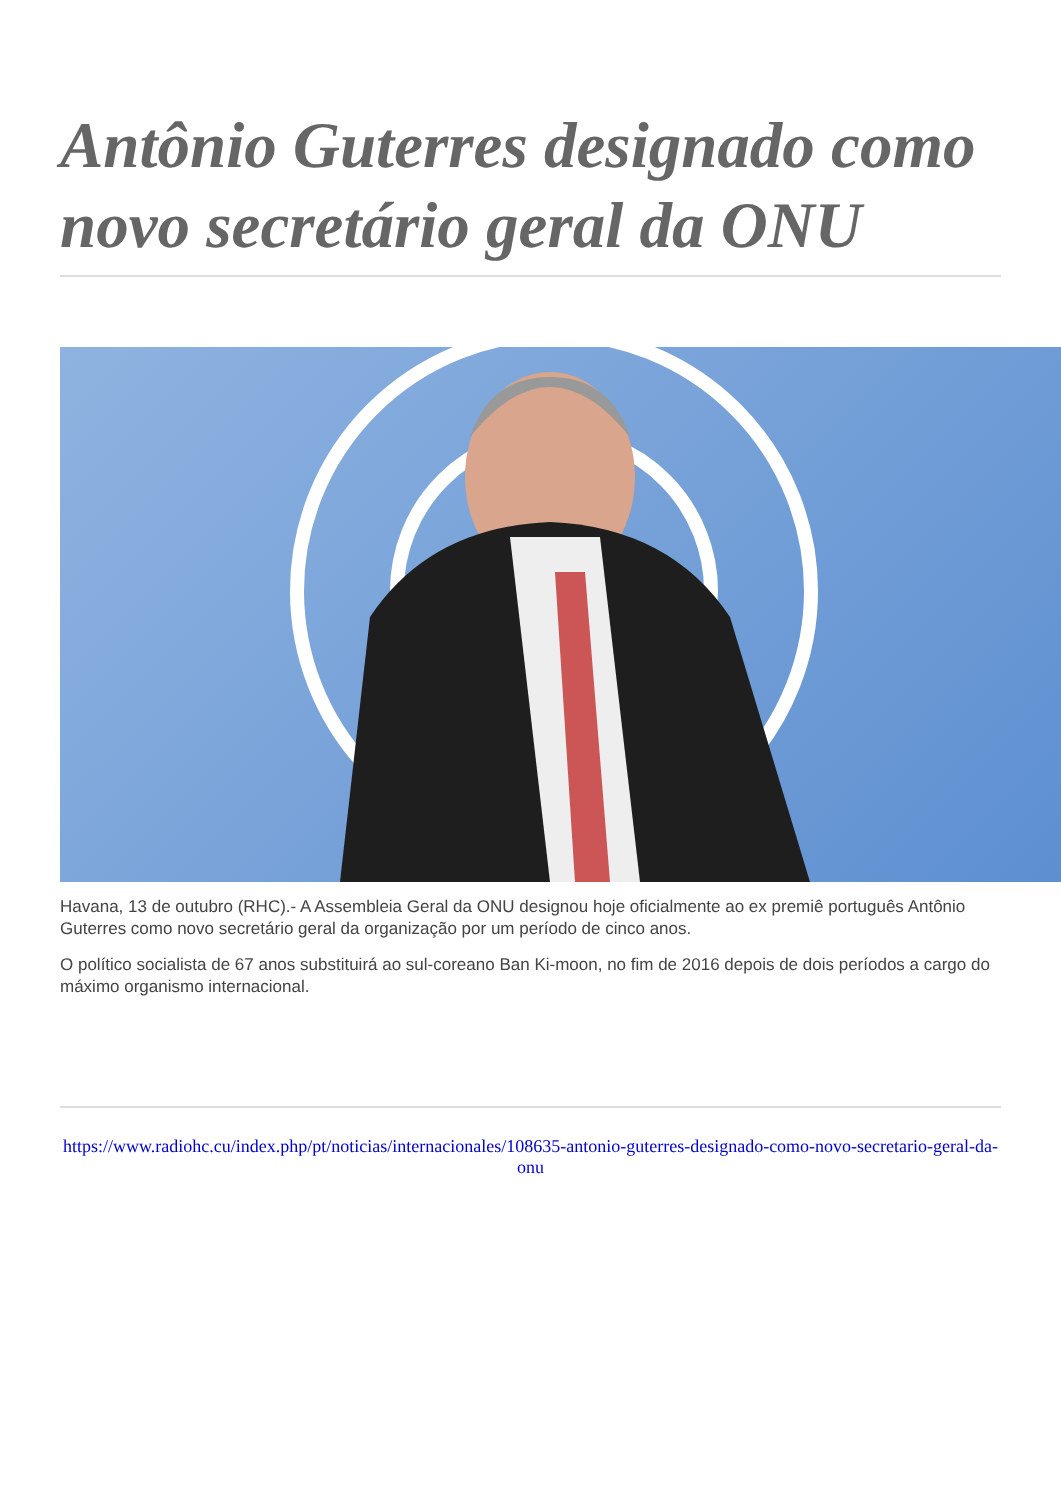Antônio Guterres designado como novo secretário geral da ONU
Havana, 13 de outubro (RHC).- A Assembleia Geral da ONU designou hoje oficialmente ao ex premiê português Antônio Guterres como novo secretário geral da organização por um período de cinco anos.
O político socialista de 67 anos substituirá ao sul-coreano Ban Ki-moon, no fim de 2016 depois de dois períodos a cargo do máximo organismo internacional.
https://www.radiohc.cu/index.php/pt/noticias/internacionales/108635-antonio-guterres-designado-como-novo-secretario-geral-da-onu